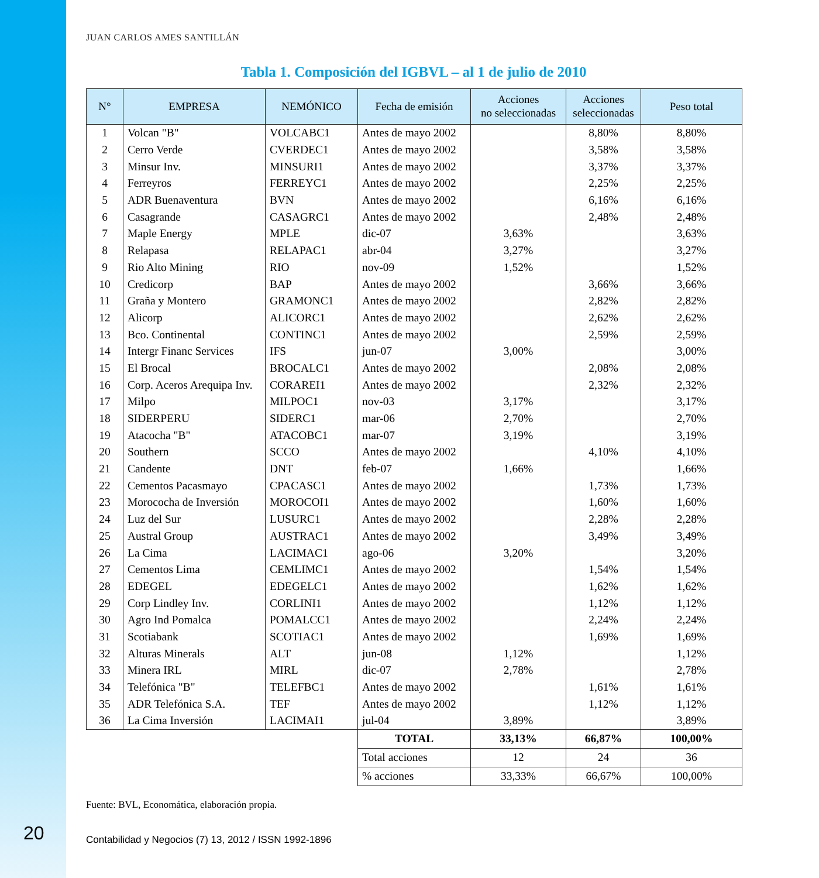JUAN CARLOS AMES SANTILLÁN
Tabla 1. Composición del IGBVL – al 1 de julio de 2010
| N° | EMPRESA | NEMÓNICO | Fecha de emisión | Acciones no seleccionadas | Acciones seleccionadas | Peso total |
| --- | --- | --- | --- | --- | --- | --- |
| 1 | Volcan "B" | VOLCABC1 | Antes de mayo 2002 | | 8,80% | 8,80% |
| 2 | Cerro Verde | CVERDEC1 | Antes de mayo 2002 | | 3,58% | 3,58% |
| 3 | Minsur Inv. | MINSURI1 | Antes de mayo 2002 | | 3,37% | 3,37% |
| 4 | Ferreyros | FERREYC1 | Antes de mayo 2002 | | 2,25% | 2,25% |
| 5 | ADR Buenaventura | BVN | Antes de mayo 2002 | | 6,16% | 6,16% |
| 6 | Casagrande | CASAGRC1 | Antes de mayo 2002 | | 2,48% | 2,48% |
| 7 | Maple Energy | MPLE | dic-07 | 3,63% | | 3,63% |
| 8 | Relapasa | RELAPAC1 | abr-04 | 3,27% | | 3,27% |
| 9 | Rio Alto Mining | RIO | nov-09 | 1,52% | | 1,52% |
| 10 | Credicorp | BAP | Antes de mayo 2002 | | 3,66% | 3,66% |
| 11 | Graña y Montero | GRAMONC1 | Antes de mayo 2002 | | 2,82% | 2,82% |
| 12 | Alicorp | ALICORC1 | Antes de mayo 2002 | | 2,62% | 2,62% |
| 13 | Bco. Continental | CONTINC1 | Antes de mayo 2002 | | 2,59% | 2,59% |
| 14 | Intergr Financ Services | IFS | jun-07 | 3,00% | | 3,00% |
| 15 | El Brocal | BROCALC1 | Antes de mayo 2002 | | 2,08% | 2,08% |
| 16 | Corp. Aceros Arequipa Inv. | CORAREI1 | Antes de mayo 2002 | | 2,32% | 2,32% |
| 17 | Milpo | MILPOC1 | nov-03 | 3,17% | | 3,17% |
| 18 | SIDERPERU | SIDERC1 | mar-06 | 2,70% | | 2,70% |
| 19 | Atacocha "B" | ATACOBC1 | mar-07 | 3,19% | | 3,19% |
| 20 | Southern | SCCO | Antes de mayo 2002 | | 4,10% | 4,10% |
| 21 | Candente | DNT | feb-07 | 1,66% | | 1,66% |
| 22 | Cementos Pacasmayo | CPACASC1 | Antes de mayo 2002 | | 1,73% | 1,73% |
| 23 | Morococha de Inversión | MOROCOI1 | Antes de mayo 2002 | | 1,60% | 1,60% |
| 24 | Luz del Sur | LUSURC1 | Antes de mayo 2002 | | 2,28% | 2,28% |
| 25 | Austral Group | AUSTRAC1 | Antes de mayo 2002 | | 3,49% | 3,49% |
| 26 | La Cima | LACIMAC1 | ago-06 | 3,20% | | 3,20% |
| 27 | Cementos Lima | CEMLIMC1 | Antes de mayo 2002 | | 1,54% | 1,54% |
| 28 | EDEGEL | EDEGELC1 | Antes de mayo 2002 | | 1,62% | 1,62% |
| 29 | Corp Lindley Inv. | CORLINI1 | Antes de mayo 2002 | | 1,12% | 1,12% |
| 30 | Agro Ind Pomalca | POMALCC1 | Antes de mayo 2002 | | 2,24% | 2,24% |
| 31 | Scotiabank | SCOTIAC1 | Antes de mayo 2002 | | 1,69% | 1,69% |
| 32 | Alturas Minerals | ALT | jun-08 | 1,12% | | 1,12% |
| 33 | Minera IRL | MIRL | dic-07 | 2,78% | | 2,78% |
| 34 | Telefónica "B" | TELEFBC1 | Antes de mayo 2002 | | 1,61% | 1,61% |
| 35 | ADR Telefónica S.A. | TEF | Antes de mayo 2002 | | 1,12% | 1,12% |
| 36 | La Cima Inversión | LACIMAI1 | jul-04 | 3,89% | | 3,89% |
| | | | TOTAL | 33,13% | 66,87% | 100,00% |
| | | | Total acciones | 12 | 24 | 36 |
| | | | % acciones | 33,33% | 66,67% | 100,00% |
Fuente: BVL, Economática, elaboración propia.
Contabilidad y Negocios (7) 13, 2012 / ISSN 1992-1896
20